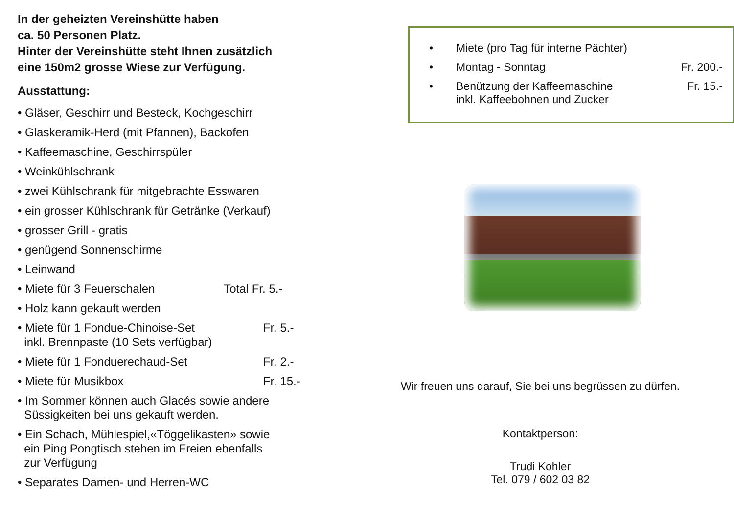In der geheizten Vereinshütte haben
ca. 50 Personen Platz.
Hinter der Vereinshütte steht Ihnen zusätzlich
eine 150m2 grosse Wiese zur Verfügung.
Ausstattung:
• Gläser, Geschirr und Besteck, Kochgeschirr
• Glaskeramik-Herd (mit Pfannen), Backofen
• Kaffeemaschine, Geschirrspüler
• Weinkühlschrank
• zwei Kühlschrank für mitgebrachte Esswaren
• ein grosser Kühlschrank für Getränke (Verkauf)
• grosser Grill - gratis
• genügend Sonnenschirme
• Leinwand
• Miete für 3 Feuerschalen Total Fr. 5.-
• Holz kann gekauft werden
• Miete für 1 Fondue-Chinoise-Set Fr. 5.-
inkl. Brennpaste (10 Sets verfügbar)
• Miete für 1 Fonduerechaud-Set Fr. 2.-
• Miete für Musikbox Fr. 15.-
• Im Sommer können auch Glacés sowie andere
Süssigkeiten bei uns gekauft werden.
• Ein Schach, Mühlespiel,«Töggelikasten» sowie
ein Ping Pongtisch stehen im Freien ebenfalls
zur Verfügung
• Separates Damen- und Herren-WC
• Miete (pro Tag für interne Pächter)
• Montag - Sonntag Fr. 200.-
• Benützung der Kaffeemaschine
inkl. Kaffeebohnen und Zucker Fr. 15.-
Wir freuen uns darauf, Sie bei uns begrüssen zu dürfen.
Kontaktperson:
Trudi Kohler
Tel. 079 / 602 03 82